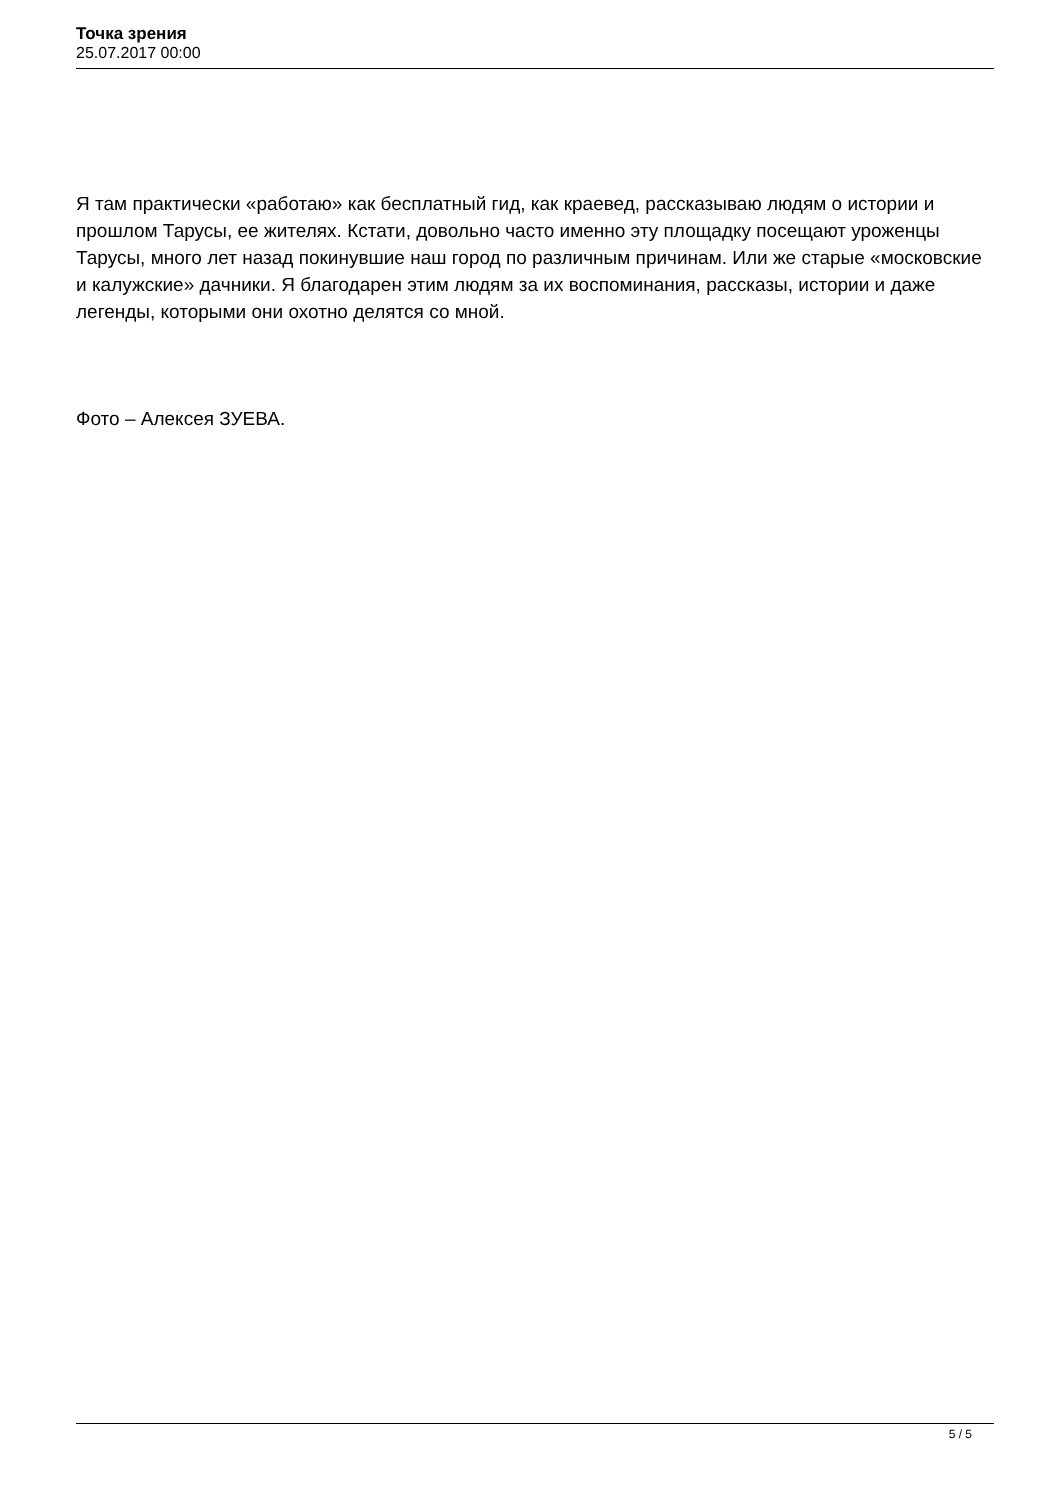Точка зрения
25.07.2017 00:00
Я там практически «работаю» как бесплатный гид, как краевед, рассказываю людям о истории и прошлом Тарусы, ее жителях. Кстати, довольно часто именно эту площадку посещают уроженцы Тарусы, много лет назад покинувшие наш город по различным причинам. Или же старые «московские и калужские» дачники. Я благодарен этим людям за их воспоминания, рассказы, истории и даже легенды, которыми они охотно делятся со мной.
Фото – Алексея ЗУЕВА.
5 / 5